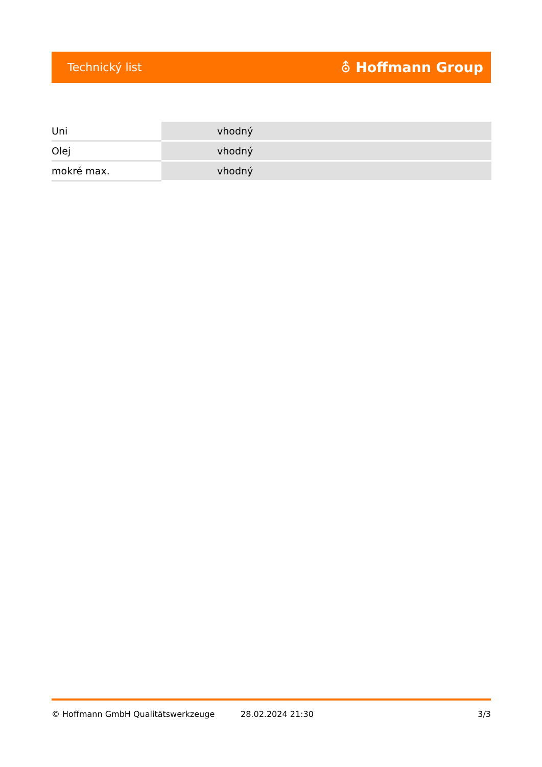Technický list ⛢ Hoffmann Group
| Uni | vhodný |
| Olej | vhodný |
| mokré max. | vhodný |
© Hoffmann GmbH Qualitätswerkzeuge 28.02.2024 21:30 3/3